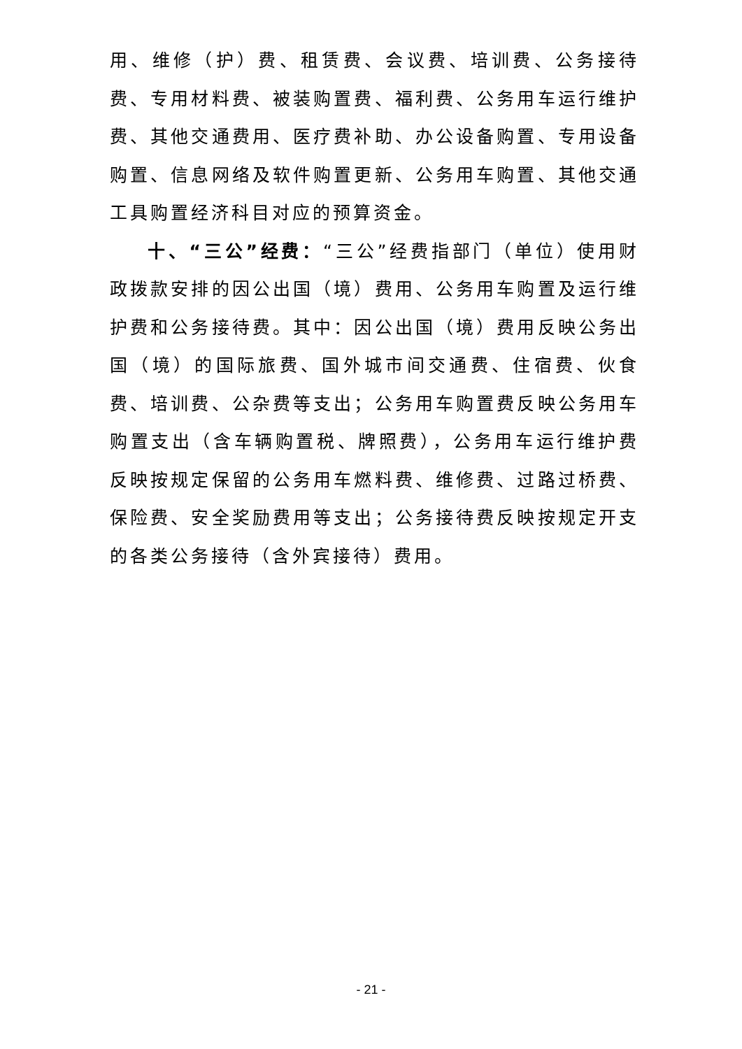用、维修（护）费、租赁费、会议费、培训费、公务接待费、专用材料费、被装购置费、福利费、公务用车运行维护费、其他交通费用、医疗费补助、办公设备购置、专用设备购置、信息网络及软件购置更新、公务用车购置、其他交通工具购置经济科目对应的预算资金。
十、“三公”经费：“三公”经费指部门（单位）使用财政拨款安排的因公出国（境）费用、公务用车购置及运行维护费和公务接待费。其中：因公出国（境）费用反映公务出国（境）的国际旅费、国外城市间交通费、住宿费、伙食费、培训费、公杂费等支出；公务用车购置费反映公务用车购置支出（含车辆购置税、牌照费），公务用车运行维护费反映按规定保留的公务用车燃料费、维修费、过路过桥费、保险费、安全奖励费用等支出；公务接待费反映按规定开支的各类公务接待（含外宾接待）费用。
- 21 -